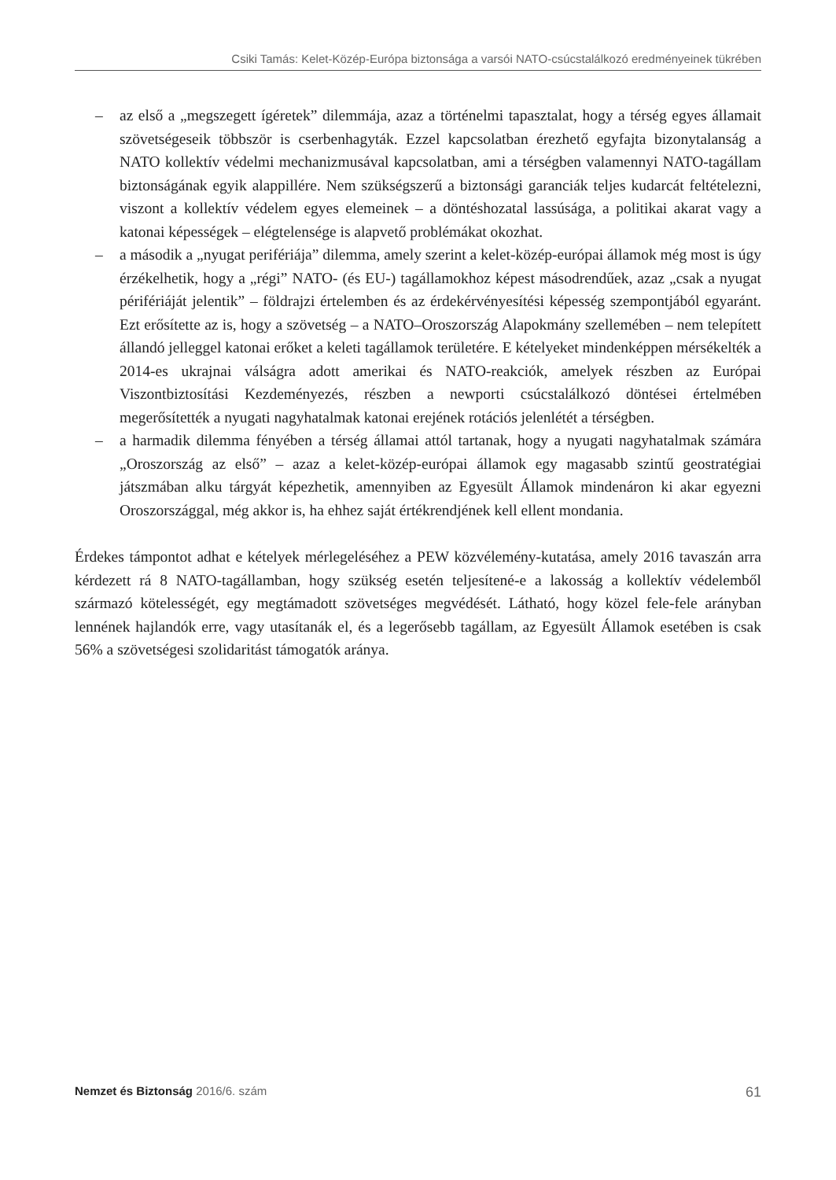Csiki Tamás: Kelet-Közép-Európa biztonsága a varsói NATO-csúcstalálkozó eredményeinek tükrében
– az első a „megszegett ígéretek” dilemmája, azaz a történelmi tapasztalat, hogy a térség egyes államait szövetségeseik többször is cserbenhagyták. Ezzel kapcsolatban érezhető egyfajta bizonytalanság a NATO kollektív védelmi mechanizmusával kapcsolatban, ami a térségben valamennyi NATO-tagállam biztonságának egyik alappillére. Nem szükségszerű a biztonsági garanciák teljes kudarcát feltételezni, viszont a kollektív védelem egyes elemeinek – a döntéshozatal lassúsága, a politikai akarat vagy a katonai képességek – elégtelensége is alapvető problémákat okozhat.
– a második a „nyugat perifériája” dilemma, amely szerint a kelet-közép-európai államok még most is úgy érzékelhetik, hogy a „régi” NATO- (és EU-) tagállamokhoz képest másodrendűek, azaz „csak a nyugat périfériáját jelentik” – földrajzi értelemben és az érdekérvényesítési képesség szempontjából egyaránt. Ezt erősítette az is, hogy a szövetség – a NATO–Oroszország Alapokmány szellemében – nem telepített állandó jelleggel katonai erőket a keleti tagállamok területére. E kételyeket mindenképpen mérsékelték a 2014-es ukrajnai válságra adott amerikai és NATO-reakciók, amelyek részben az Európai Viszontbiztosítási Kezdeményezés, részben a newporti csúcstalálkozó döntései értelmében megerősítették a nyugati nagyhatalmak katonai erejének rotációs jelenlétét a térségben.
– a harmadik dilemma fényében a térség államai attól tartanak, hogy a nyugati nagyhatalmak számára „Oroszország az első” – azaz a kelet-közép-európai államok egy magasabb szintű geostratégiai játszmában alku tárgyát képezhetik, amennyiben az Egyesült Államok mindenáron ki akar egyezni Oroszországgal, még akkor is, ha ehhez saját értékrendjének kell ellent mondania.
Érdekes támpontot adhat e kételyek mérlegeléséhez a PEW közvélemény-kutatása, amely 2016 tavaszán arra kérdezett rá 8 NATO-tagállamban, hogy szükség esetén teljesítené-e a lakosság a kollektív védelemből származó kötelességét, egy megtámadott szövetséges megvédését. Látható, hogy közel fele-fele arányban lennének hajlandók erre, vagy utasítanák el, és a legerősebb tagállam, az Egyesült Államok esetében is csak 56% a szövetségesi szolidaritást támogatók aránya.
Nemzet és Biztonság 2016/6. szám 61